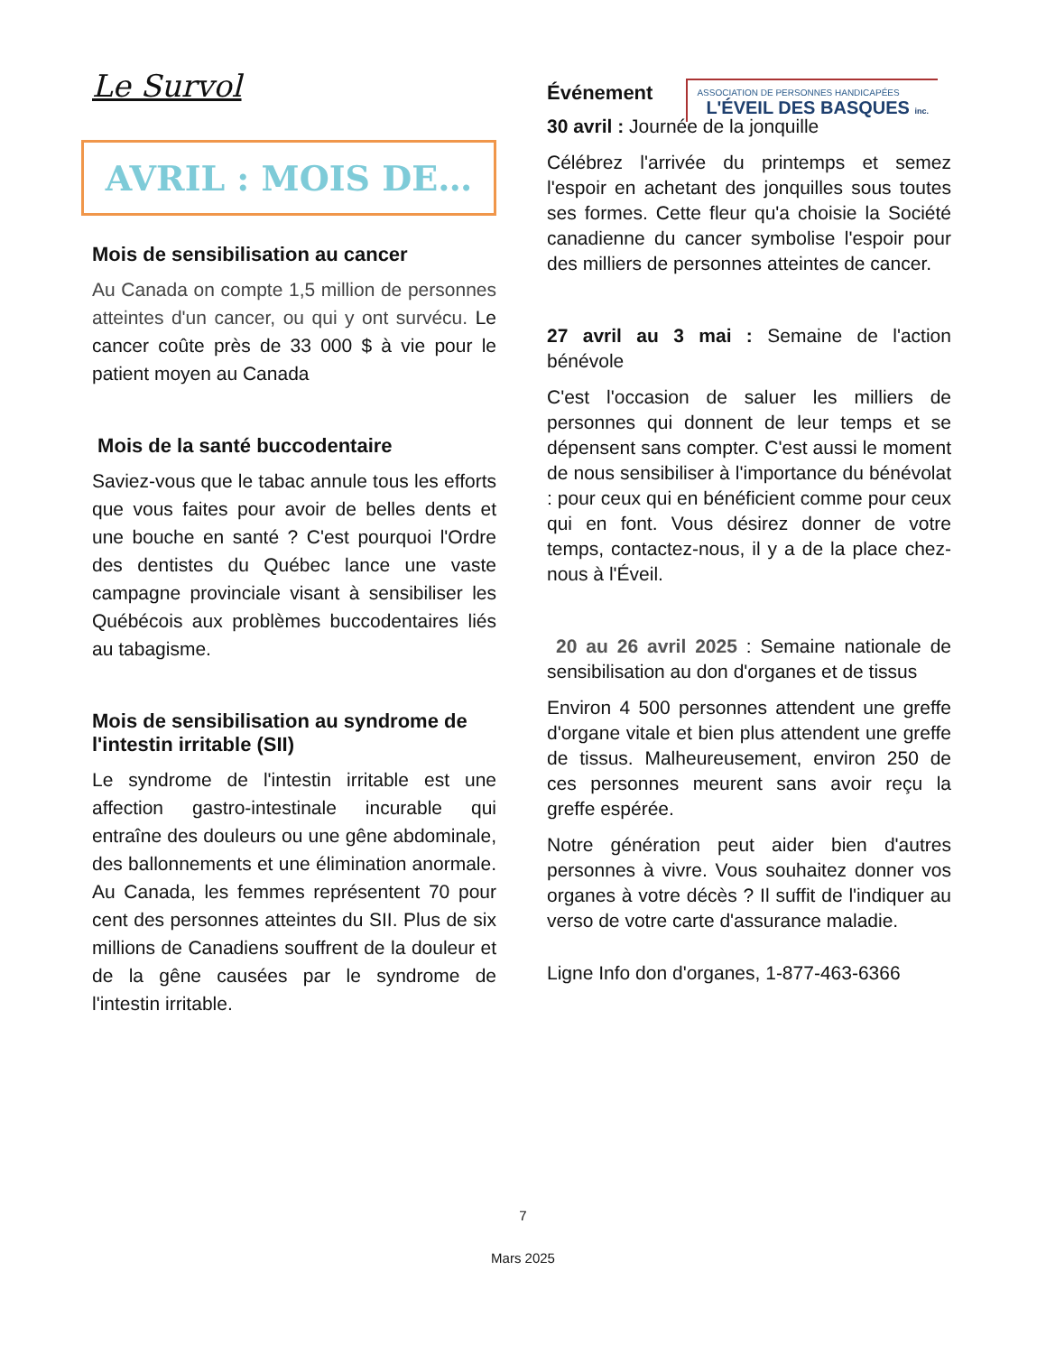Le Survol
ASSOCIATION DE PERSONNES HANDICAPÉES
L'ÉVEIL DES BASQUES inc.
AVRIL : MOIS DE…
Mois de sensibilisation au cancer
Au Canada on compte 1,5 million de personnes atteintes d'un cancer, ou qui y ont survécu. Le cancer coûte près de 33 000 $ à vie pour le patient moyen au Canada
Mois de la santé buccodentaire
Saviez-vous que le tabac annule tous les efforts que vous faites pour avoir de belles dents et une bouche en santé ? C'est pourquoi l'Ordre des dentistes du Québec lance une vaste campagne provinciale visant à sensibiliser les Québécois aux problèmes buccodentaires liés au tabagisme.
Mois de sensibilisation au syndrome de l'intestin irritable (SII)
Le syndrome de l'intestin irritable est une affection gastro-intestinale incurable qui entraîne des douleurs ou une gêne abdominale, des ballonnements et une élimination anormale. Au Canada, les femmes représentent 70 pour cent des personnes atteintes du SII. Plus de six millions de Canadiens souffrent de la douleur et de la gêne causées par le syndrome de l'intestin irritable.
Événement
30 avril : Journée de la jonquille
Célébrez l'arrivée du printemps et semez l'espoir en achetant des jonquilles sous toutes ses formes. Cette fleur qu'a choisie la Société canadienne du cancer symbolise l'espoir pour des milliers de personnes atteintes de cancer.
27 avril au 3 mai : Semaine de l'action bénévole
C'est l'occasion de saluer les milliers de personnes qui donnent de leur temps et se dépensent sans compter. C'est aussi le moment de nous sensibiliser à l'importance du bénévolat : pour ceux qui en bénéficient comme pour ceux qui en font. Vous désirez donner de votre temps, contactez-nous, il y a de la place chez-nous à l'Éveil.
20 au 26 avril 2025 : Semaine nationale de sensibilisation au don d'organes et de tissus
Environ 4 500 personnes attendent une greffe d'organe vitale et bien plus attendent une greffe de tissus. Malheureusement, environ 250 de ces personnes meurent sans avoir reçu la greffe espérée.
Notre génération peut aider bien d'autres personnes à vivre. Vous souhaitez donner vos organes à votre décès ? Il suffit de l'indiquer au verso de votre carte d'assurance maladie.
Ligne Info don d'organes, 1-877-463-6366
7
Mars 2025